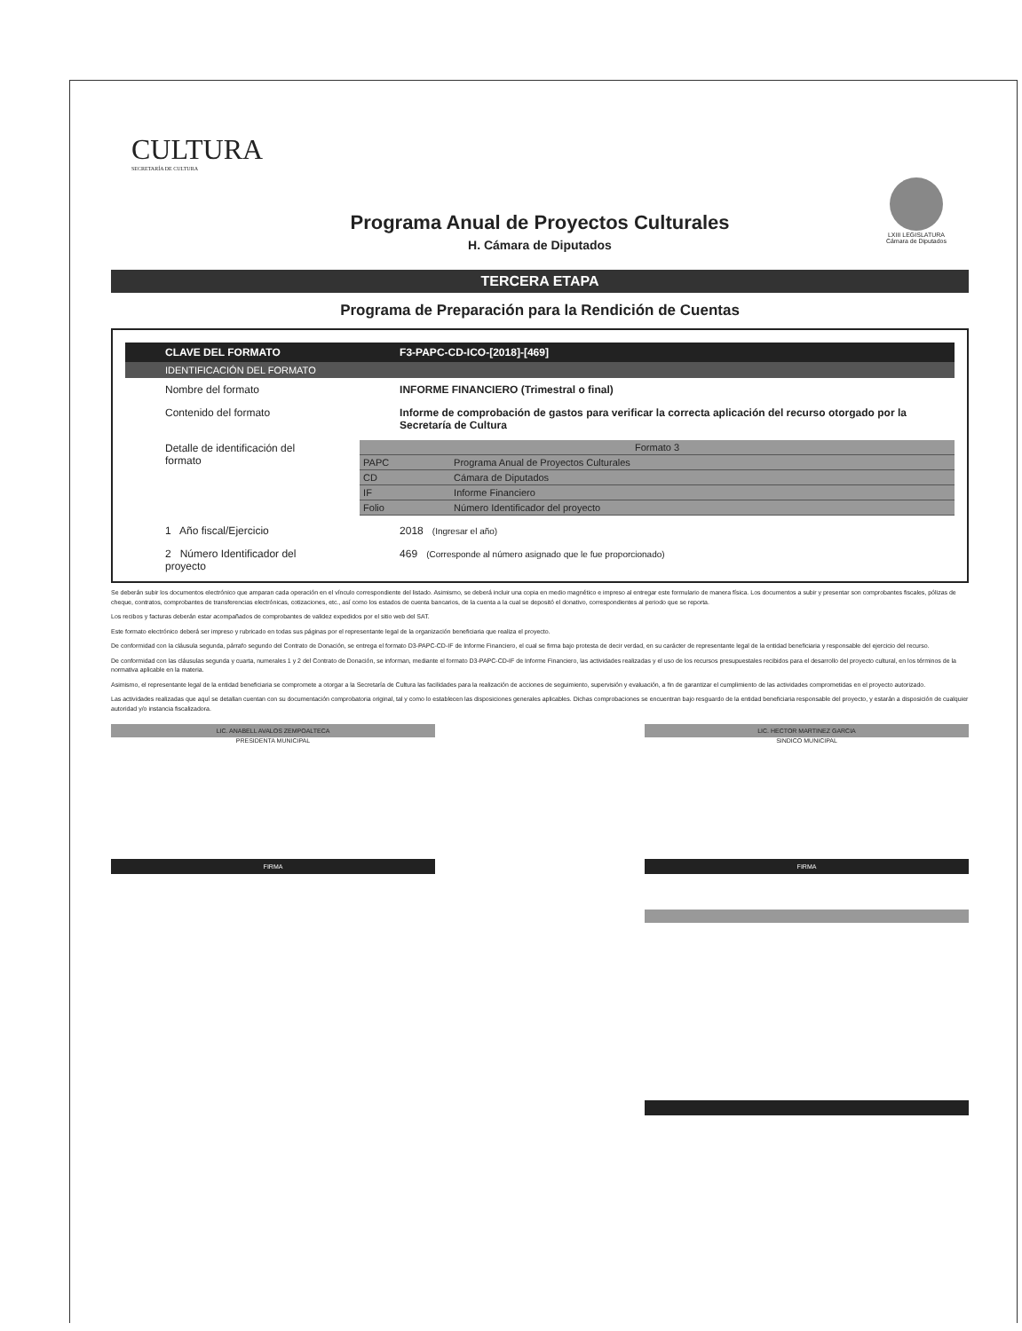CULTURA
SECRETARÍA DE CULTURA
LXIII LEGISLATURA
Cámara de Diputados
Programa Anual de Proyectos Culturales
H. Cámara de Diputados
TERCERA ETAPA
Programa de Preparación para la Rendición de Cuentas
| CLAVE DEL FORMATO | F3-PAPC-CD-ICO-[2018]-[469] |
| IDENTIFICACIÓN DEL FORMATO | |
| Nombre del formato | INFORME FINANCIERO (Trimestral o final) |
| Contenido del formato | Informe de comprobación de gastos para verificar la correcta aplicación del recurso otorgado por la Secretaría de Cultura |
| Detalle de identificación del formato | / Formato 3 / / / PAPC / Programa Anual de Proyectos Culturales / / CD / Cámara de Diputados / / IF / Informe Financiero / / Folio / Número Identificador del proyecto / |
| 1 Año fiscal/Ejercicio | 2018 (Ingresar el año) |
| 2 Número Identificador del proyecto | 469 (Corresponde al número asignado que le fue proporcionado) |
Se deberán subir los documentos electrónico que amparan cada operación en el vínculo correspondiente del listado. Asimismo, se deberá incluir una copia en medio magnético e impreso al entregar este formulario de manera física. Los documentos a subir y presentar son comprobantes fiscales, pólizas de cheque, contratos, comprobantes de transferencias electrónicas, cotizaciones, etc., así como los estados de cuenta bancarios, de la cuenta a la cual se depositó el donativo, correspondientes al periodo que se reporta.
Los recibos y facturas deberán estar acompañados de comprobantes de validez expedidos por el sitio web del SAT.
Este formato electrónico deberá ser impreso y rubricado en todas sus páginas por el representante legal de la organización beneficiaria que realiza el proyecto.
De conformidad con la cláusula segunda, párrafo segundo del Contrato de Donación, se entrega el formato D3-PAPC-CD-IF de Informe Financiero, el cual se firma bajo protesta de decir verdad, en su carácter de representante legal de la entidad beneficiaria y responsable del ejercicio del recurso.
De conformidad con las cláusulas segunda y cuarta, numerales 1 y 2 del Contrato de Donación, se informan, mediante el formato D3-PAPC-CD-IF de Informe Financiero, las actividades realizadas y el uso de los recursos presupuestales recibidos para el desarrollo del proyecto cultural, en los términos de la normativa aplicable en la materia.
Asimismo, el representante legal de la entidad beneficiaria se compromete a otorgar a la Secretaría de Cultura las facilidades para la realización de acciones de seguimiento, supervisión y evaluación, a fin de garantizar el cumplimiento de las actividades comprometidas en el proyecto autorizado.
Las actividades realizadas que aquí se detallan cuentan con su documentación comprobatoria original, tal y como lo establecen las disposiciones generales aplicables. Dichas comprobaciones se encuentran bajo resguardo de la entidad beneficiaria responsable del proyecto, y estarán a disposición de cualquier autoridad y/o instancia fiscalizadora.
LIC. ANABELL AVALOS ZEMPOALTECA
PRESIDENTA MUNICIPAL
FIRMA
LIC. HECTOR MARTINEZ GARCIA
SINDICO MUNICIPAL
FIRMA